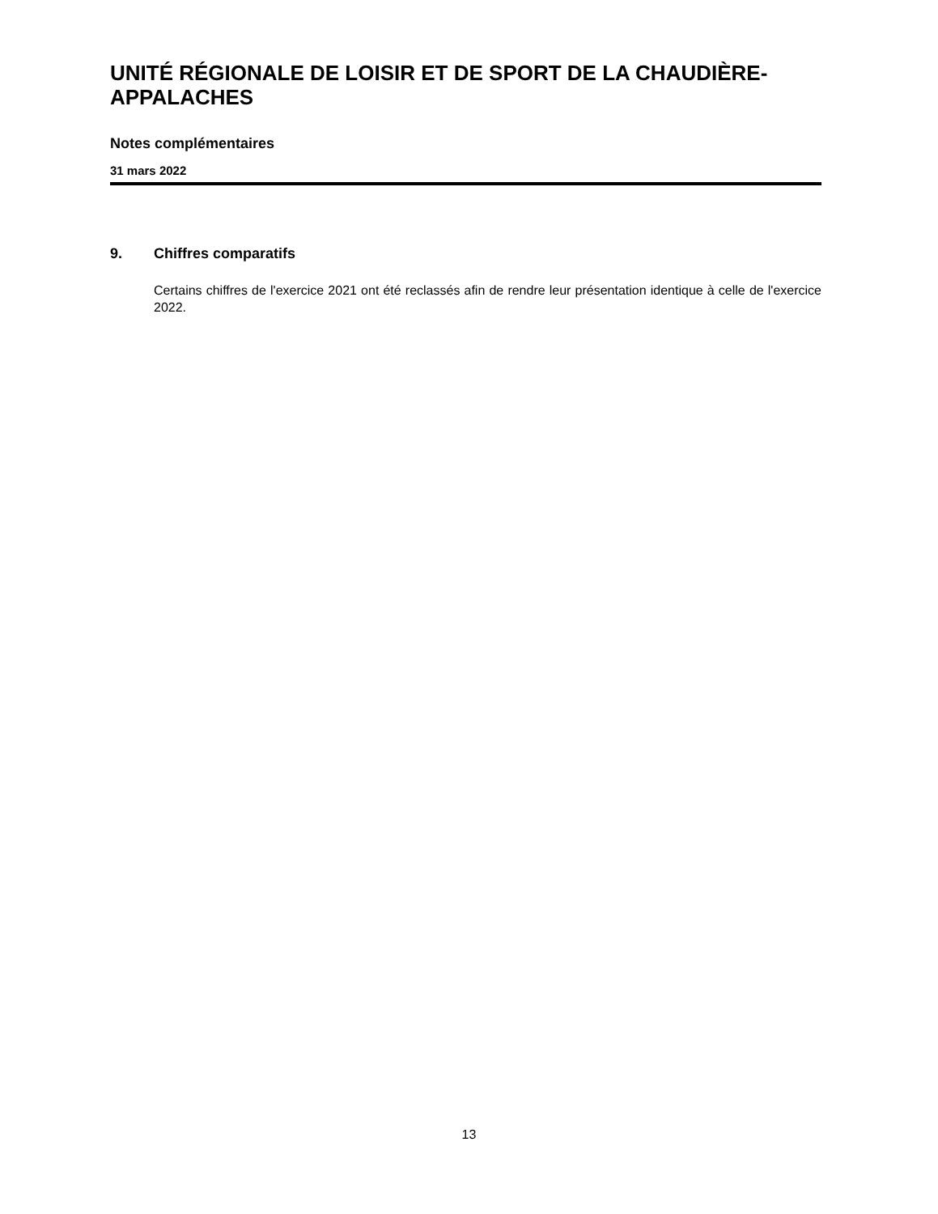UNITÉ RÉGIONALE DE LOISIR ET DE SPORT DE LA CHAUDIÈRE-APPALACHES
Notes complémentaires
31 mars 2022
9. Chiffres comparatifs
Certains chiffres de l'exercice 2021 ont été reclassés afin de rendre leur présentation identique à celle de l'exercice 2022.
13